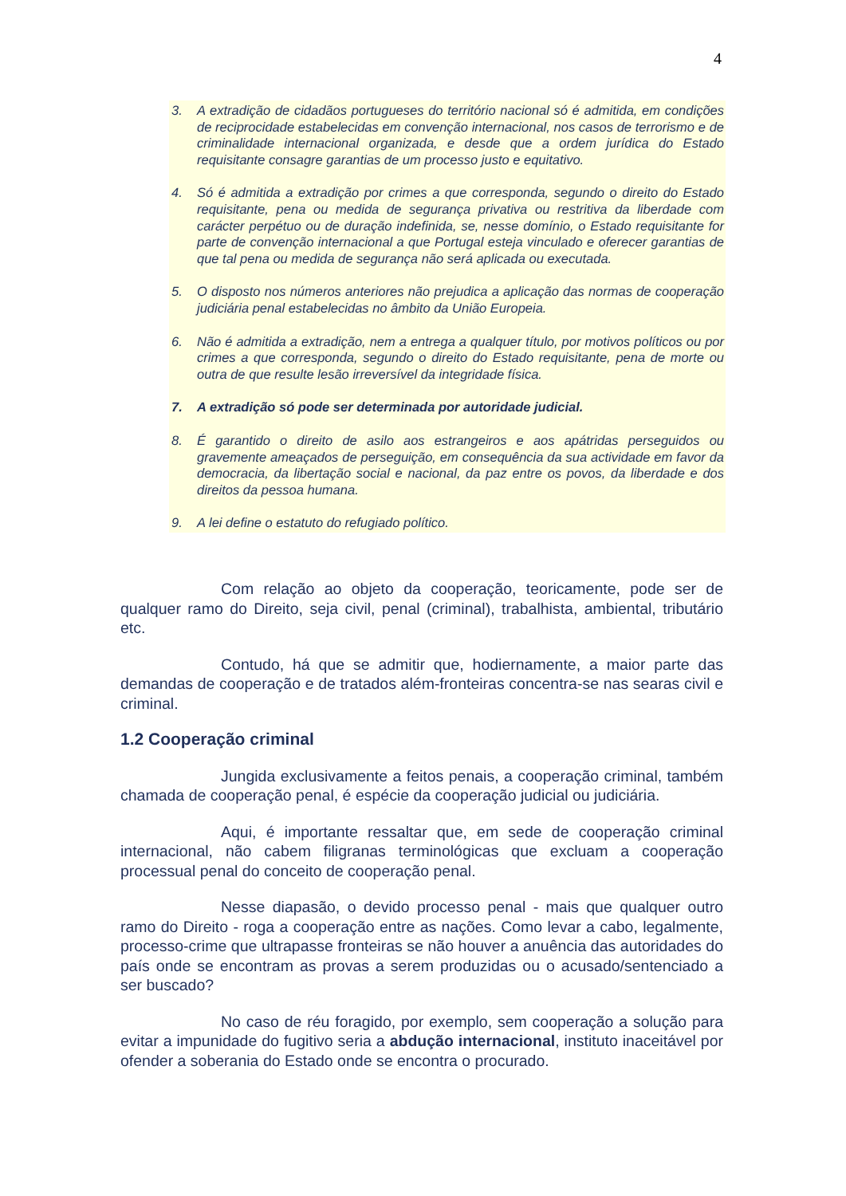4
3. A extradição de cidadãos portugueses do território nacional só é admitida, em condições de reciprocidade estabelecidas em convenção internacional, nos casos de terrorismo e de criminalidade internacional organizada, e desde que a ordem jurídica do Estado requisitante consagre garantias de um processo justo e equitativo.
4. Só é admitida a extradição por crimes a que corresponda, segundo o direito do Estado requisitante, pena ou medida de segurança privativa ou restritiva da liberdade com carácter perpétuo ou de duração indefinida, se, nesse domínio, o Estado requisitante for parte de convenção internacional a que Portugal esteja vinculado e oferecer garantias de que tal pena ou medida de segurança não será aplicada ou executada.
5. O disposto nos números anteriores não prejudica a aplicação das normas de cooperação judiciária penal estabelecidas no âmbito da União Europeia.
6. Não é admitida a extradição, nem a entrega a qualquer título, por motivos políticos ou por crimes a que corresponda, segundo o direito do Estado requisitante, pena de morte ou outra de que resulte lesão irreversível da integridade física.
7. A extradição só pode ser determinada por autoridade judicial.
8. É garantido o direito de asilo aos estrangeiros e aos apátridas perseguidos ou gravemente ameaçados de perseguição, em consequência da sua actividade em favor da democracia, da libertação social e nacional, da paz entre os povos, da liberdade e dos direitos da pessoa humana.
9. A lei define o estatuto do refugiado político.
Com relação ao objeto da cooperação, teoricamente, pode ser de qualquer ramo do Direito, seja civil, penal (criminal), trabalhista, ambiental, tributário etc.
Contudo, há que se admitir que, hodiernamente, a maior parte das demandas de cooperação e de tratados além-fronteiras concentra-se nas searas civil e criminal.
1.2 Cooperação criminal
Jungida exclusivamente a feitos penais, a cooperação criminal, também chamada de cooperação penal, é espécie da cooperação judicial ou judiciária.
Aqui, é importante ressaltar que, em sede de cooperação criminal internacional, não cabem filigranas terminológicas que excluam a cooperação processual penal do conceito de cooperação penal.
Nesse diapasão, o devido processo penal - mais que qualquer outro ramo do Direito - roga a cooperação entre as nações. Como levar a cabo, legalmente, processo-crime que ultrapasse fronteiras se não houver a anuência das autoridades do país onde se encontram as provas a serem produzidas ou o acusado/sentenciado a ser buscado?
No caso de réu foragido, por exemplo, sem cooperação a solução para evitar a impunidade do fugitivo seria a abdução internacional, instituto inaceitável por ofender a soberania do Estado onde se encontra o procurado.